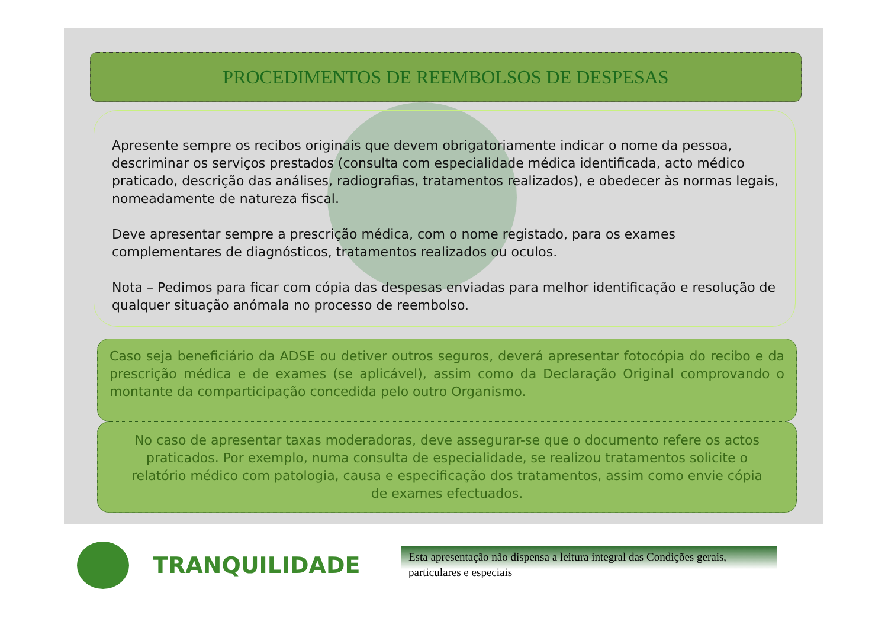PROCEDIMENTOS DE REEMBOLSOS DE DESPESAS
Apresente sempre os recibos originais que devem obrigatoriamente indicar o nome da pessoa, descriminar os serviços prestados (consulta com especialidade médica identificada, acto médico praticado, descrição das análises, radiografias, tratamentos realizados), e obedecer às normas legais, nomeadamente de natureza fiscal.
Deve apresentar sempre a prescrição médica, com o nome registado, para os exames complementares de diagnósticos, tratamentos realizados ou oculos.
Nota – Pedimos para ficar com cópia das despesas enviadas para melhor identificação e resolução de qualquer situação anómala no processo de reembolso.
Caso seja beneficiário da ADSE ou detiver outros seguros, deverá apresentar fotocópia do recibo e da prescrição médica e de exames (se aplicável), assim como da Declaração Original comprovando o montante da comparticipação concedida pelo outro Organismo.
No caso de apresentar taxas moderadoras, deve assegurar-se que o documento refere os actos praticados. Por exemplo, numa consulta de especialidade, se realizou tratamentos solicite o relatório médico com patologia, causa e especificação dos tratamentos, assim como envie cópia de exames efectuados.
TRANQUILIDADE
Esta apresentação não dispensa a leitura integral das Condições gerais, particulares e especiais